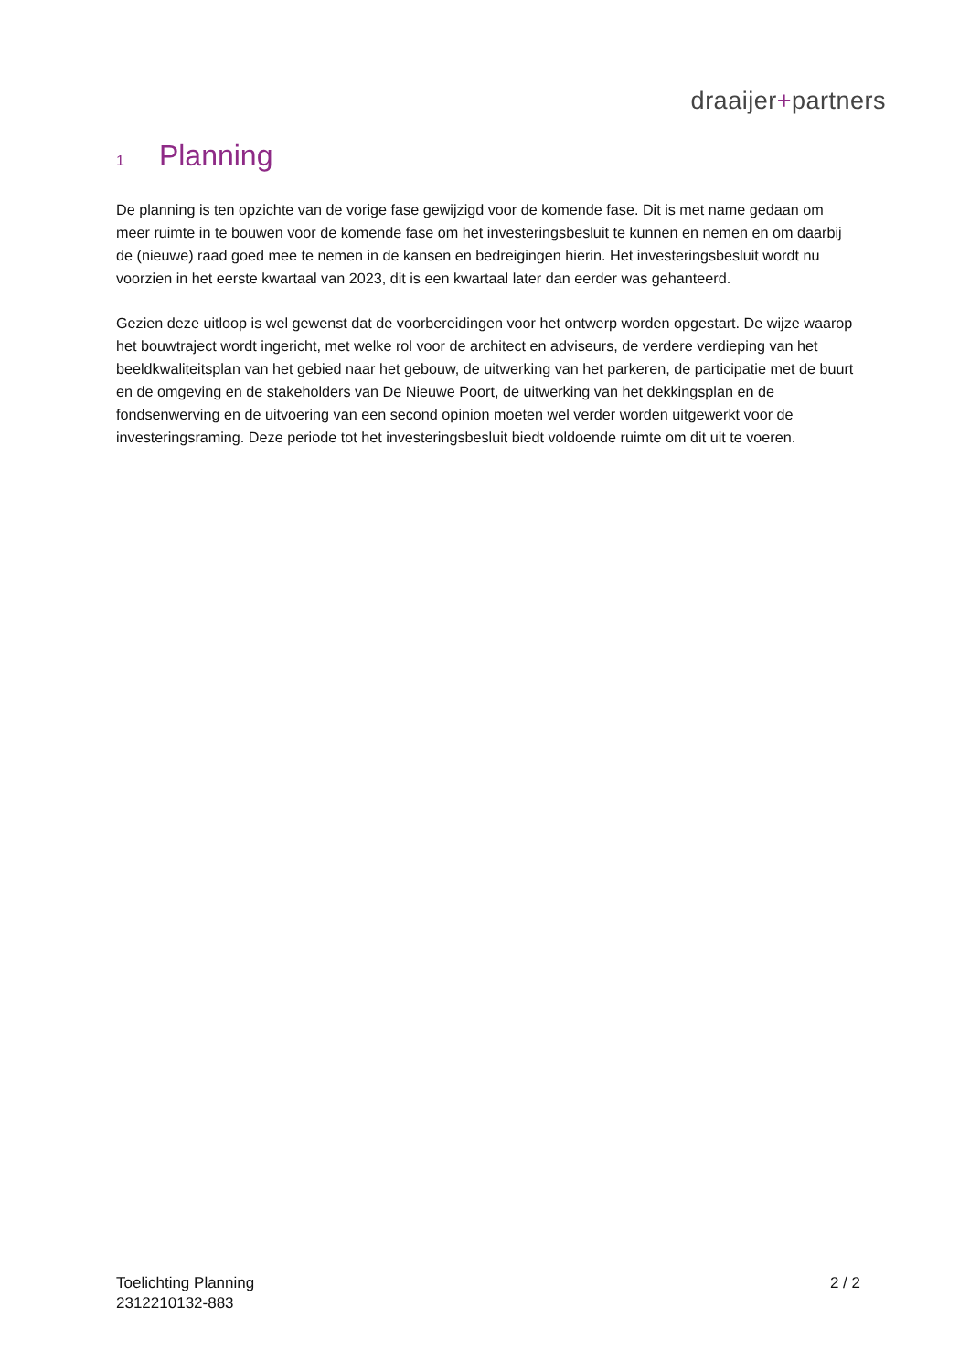draaijer+partners
1 Planning
De planning is ten opzichte van de vorige fase gewijzigd voor de komende fase. Dit is met name gedaan om meer ruimte in te bouwen voor de komende fase om het investeringsbesluit te kunnen en nemen en om daarbij de (nieuwe) raad goed mee te nemen in de kansen en bedreigingen hierin. Het investeringsbesluit wordt nu voorzien in het eerste kwartaal van 2023, dit is een kwartaal later dan eerder was gehanteerd.
Gezien deze uitloop is wel gewenst dat de voorbereidingen voor het ontwerp worden opgestart. De wijze waarop het bouwtraject wordt ingericht, met welke rol voor de architect en adviseurs, de verdere verdieping van het beeldkwaliteitsplan van het gebied naar het gebouw, de uitwerking van het parkeren, de participatie met de buurt en de omgeving en de stakeholders van De Nieuwe Poort, de uitwerking van het dekkingsplan en de fondsenwerving en de uitvoering van een second opinion moeten wel verder worden uitgewerkt voor de investeringsraming. Deze periode tot het investeringsbesluit biedt voldoende ruimte om dit uit te voeren.
Toelichting Planning
2312210132-883
2 / 2